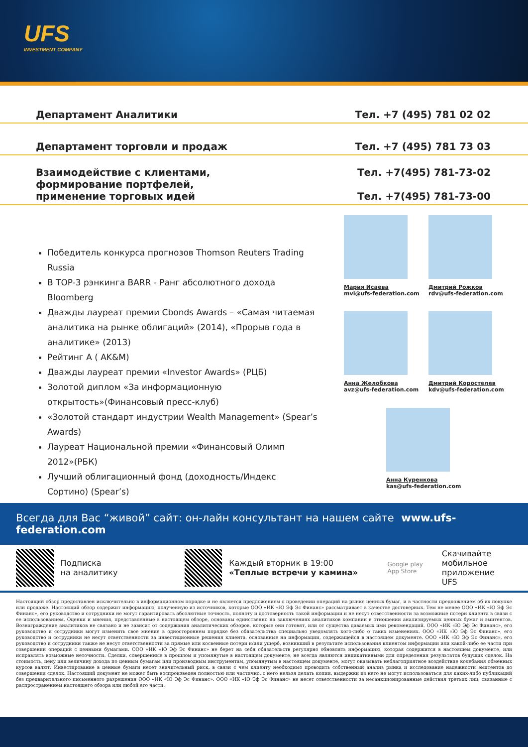UFS
INVESTMENT COMPANY
Департамент Аналитики Тел. +7 (495) 781 02 02
Департамент торговли и продаж Тел. +7 (495) 781 73 03
Взаимодействие с клиентами,
формирование портфелей,
применение торговых идей Тел. +7(495) 781-73-02
Тел. +7(495) 781-73-00
Победитель конкурса прогнозов Thomson Reuters Trading Russia
В TOP-3 рэнкинга BARR - Ранг абсолютного дохода Bloomberg
Дважды лауреат премии Cbonds Awards – «Самая читаемая аналитика на рынке облигаций» (2014), «Прорыв года в аналитике» (2013)
Рейтинг А ( AK&M)
Дважды лауреат премии «Investor Awards» (РЦБ)
Золотой диплом «За информационную открытость»(Финансовый пресс-клуб)
«Золотой стандарт индустрии Wealth Management» (Spear’s Awards)
Лауреат Национальной премии «Финансовый Олимп 2012»(РБК)
Лучший облигационный фонд (доходность/Индекс Сортино) (Spear’s)
Мария Исаева
mvi@ufs-federation.com
Дмитрий Рожков
rdv@ufs-federation.com
Анна Желобкова
avz@ufs-federation.com
Дмитрий Коростелев
kdv@ufs-federation.com
Анна Куренкова
kas@ufs-federation.com
Всегда для Вас “живой” сайт: он-лайн консультант на нашем сайте www.ufs-federation.com
Подписка
на аналитику
Каждый вторник в 19:00
«Теплые встречи у камина» Google play
App Store Скачивайте
мобильное
приложение UFS
Настоящий обзор предоставлен исключительно в информационном порядке и не является предложением о проведении операций на рынке ценных бумаг, и в частности предложением об их покупке или продаже. Настоящий обзор содержит информацию, полученную из источников, которые ООО «ИК «Ю Эф Эс Финанс» рассматривает в качестве достоверных. Тем не менее ООО «ИК «Ю Эф Эс Финанс», его руководство и сотрудники не могут гарантировать абсолютные точность, полноту и достоверность такой информации и не несут ответственности за возможные потери клиента в связи с ее использованием. Оценки и мнения, представленные в настоящем обзоре, основаны единственно на заключениях аналитиков компании в отношении анализируемых ценных бумаг и эмитентов. Вознаграждение аналитиков не связано и не зависит от содержания аналитических обзоров, которые они готовят, или от существа даваемых ими рекомендаций. ООО «ИК «Ю Эф Эс Финанс», его руководство и сотрудники могут изменить свое мнение в одностороннем порядке без обязательства специально уведомлять кого-либо о таких изменениях. ООО «ИК «Ю Эф Эс Финанс», его руководство и сотрудники не несут ответственности за инвестиционные решения клиента, основанные на информации, содержащейся в настоящем документе. ООО «ИК «Ю Эф Эс Финанс», его руководство и сотрудники также не несут ответственности за прямые или косвенные потери и/или ущерб, возникший в результате использования клиентом информации или какой-либо ее части при совершении операций с ценными бумагами. ООО «ИК «Ю Эф Эс Финанс» не берет на себя обязательств регулярно обновлять информацию, которая содержится в настоящем документе, или исправлять возможные неточности. Сделки, совершенные в прошлом и упомянутые в настоящем документе, не всегда являются индикативными для определения результатов будущих сделок. На стоимость, цену или величину дохода по ценным бумагам или производным инструментам, упомянутым в настоящем документе, могут оказывать неблагоприятное воздействие колебания обменных курсов валют. Инвестирование в ценные бумаги несет значительный риск, в связи с чем клиенту необходимо проводить собственный анализ рынка и исследование надежности эмитентов до совершения сделок. Настоящий документ не может быть воспроизведен полностью или частично, с него нельзя делать копии, выдержки из него не могут использоваться для каких-либо публикаций без предварительного письменного разрешения ООО «ИК «Ю Эф Эс Финанс». ООО «ИК «Ю Эф Эс Финанс» не несет ответственности за несанкционированные действия третьих лиц, связанные с распространением настоящего обзора или любой его части.